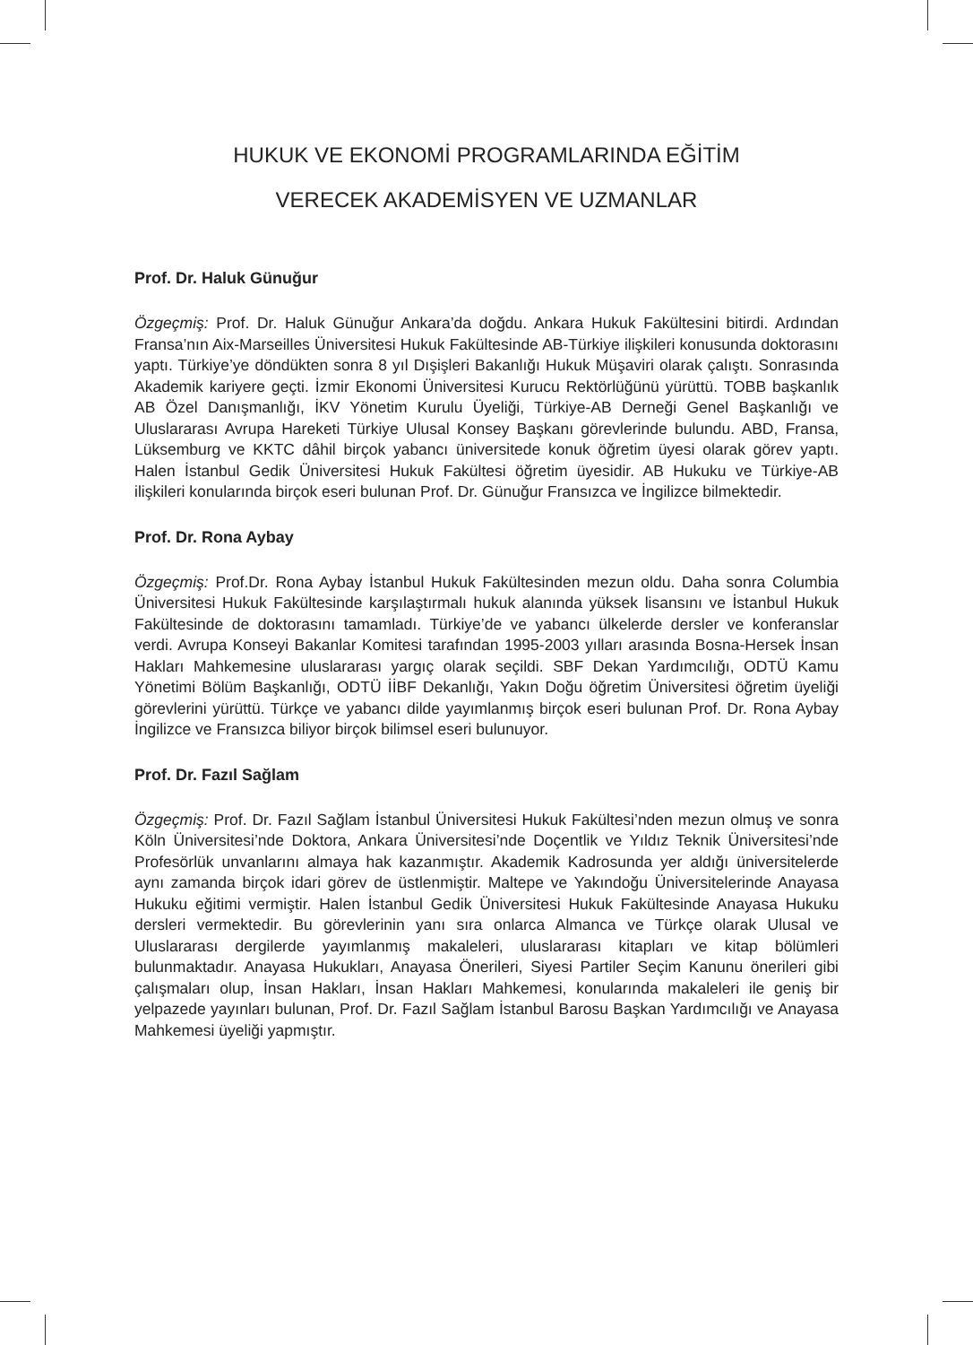HUKUK VE EKONOMİ PROGRAMLARINDA EĞİTİM
VERECEK AKADEMİSYEN VE UZMANLAR
Prof. Dr. Haluk Günuğur
Özgeçmiş: Prof. Dr. Haluk Günuğur Ankara’da doğdu. Ankara Hukuk Fakültesini bitirdi. Ardından Fransa’nın Aix-Marseilles Üniversitesi Hukuk Fakültesinde AB-Türkiye ilişkileri konusunda doktorasını yaptı. Türkiye’ye döndükten sonra 8 yıl Dışişleri Bakanlığı Hukuk Müşaviri olarak çalıştı. Sonrasında Akademik kariyere geçti. İzmir Ekonomi Üniversitesi Kurucu Rektörlüğünü yürüttü. TOBB başkanlık AB Özel Danışmanlığı, İKV Yönetim Kurulu Üyeliği, Türkiye-AB Derneği Genel Başkanlığı ve Uluslararası Avrupa Hareketi Türkiye Ulusal Konsey Başkanı görevlerinde bulundu. ABD, Fransa, Lüksemburg ve KKTC dâhil birçok yabancı üniversitede konuk öğretim üyesi olarak görev yaptı. Halen İstanbul Gedik Üniversitesi Hukuk Fakültesi öğretim üyesidir. AB Hukuku ve Türkiye-AB ilişkileri konularında birçok eseri bulunan Prof. Dr. Günuğur Fransızca ve İngilizce bilmektedir.
Prof. Dr. Rona Aybay
Özgeçmiş: Prof.Dr. Rona Aybay İstanbul Hukuk Fakültesinden mezun oldu. Daha sonra Columbia Üniversitesi Hukuk Fakültesinde karşılaştırmalı hukuk alanında yüksek lisansını ve İstanbul Hukuk Fakültesinde de doktorasını tamamladı. Türkiye’de ve yabancı ülkelerde dersler ve konferanslar verdi. Avrupa Konseyi Bakanlar Komitesi tarafından 1995-2003 yılları arasında Bosna-Hersek İnsan Hakları Mahkemesine uluslararası yargıç olarak seçildi. SBF Dekan Yardımcılığı, ODTÜ Kamu Yönetimi Bölüm Başkanlığı, ODTÜ İİBF Dekanlığı, Yakın Doğu öğretim Üniversitesi öğretim üyeliği görevlerini yürüttü. Türkçe ve yabancı dilde yayımlanmış birçok eseri bulunan Prof. Dr. Rona Aybay İngilizce ve Fransızca biliyor birçok bilimsel eseri bulunuyor.
Prof. Dr. Fazıl Sağlam
Özgeçmiş: Prof. Dr. Fazıl Sağlam İstanbul Üniversitesi Hukuk Fakültesi’nden mezun olmuş ve sonra Köln Üniversitesi’nde Doktora, Ankara Üniversitesi’nde Doçentlik ve Yıldız Teknik Üniversitesi’nde Profesörlük unvanlarını almaya hak kazanmıştır. Akademik Kadrosunda yer aldığı üniversitelerde aynı zamanda birçok idari görev de üstlenmiştir. Maltepe ve Yakındoğu Üniversitelerinde Anayasa Hukuku eğitimi vermiştir. Halen İstanbul Gedik Üniversitesi Hukuk Fakültesinde Anayasa Hukuku dersleri vermektedir. Bu görevlerinin yanı sıra onlarca Almanca ve Türkçe olarak Ulusal ve Uluslararası dergilerde yayımlanmış makaleleri, uluslararası kitapları ve kitap bölümleri bulunmaktadır. Anayasa Hukukları, Anayasa Önerileri, Siyesi Partiler Seçim Kanunu önerileri gibi çalışmaları olup, İnsan Hakları, İnsan Hakları Mahkemesi, konularında makaleleri ile geniş bir yelpazede yayınları bulunan, Prof. Dr. Fazıl Sağlam İstanbul Barosu Başkan Yardımcılığı ve Anayasa Mahkemesi üyeliği yapmıştır.